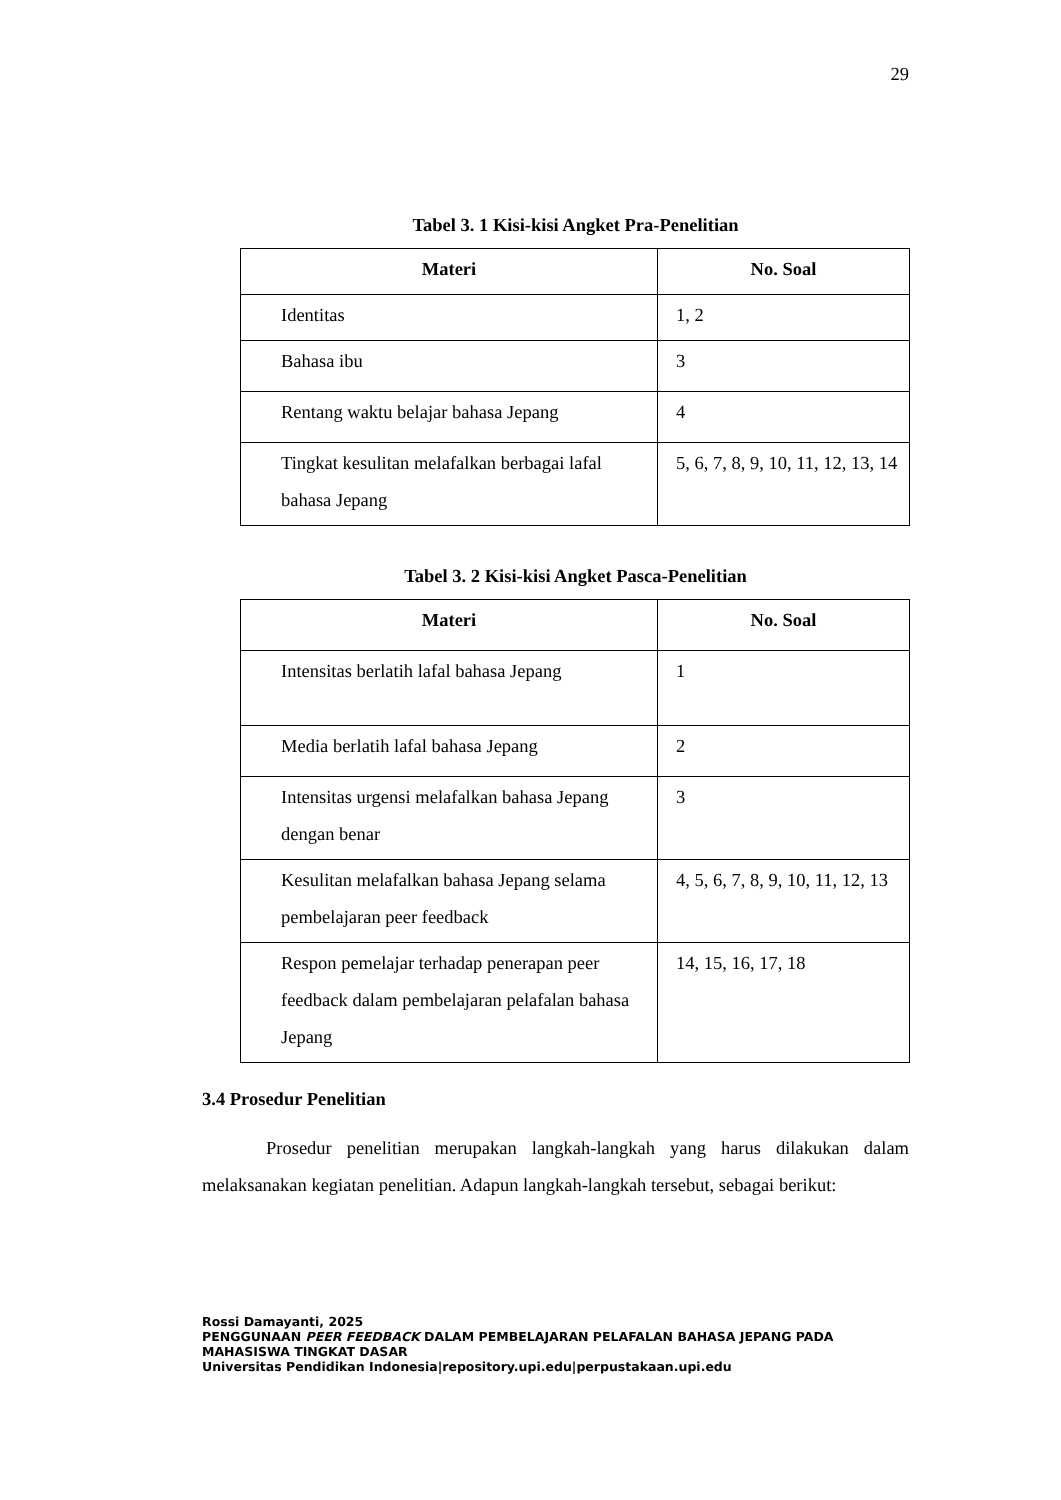29
Tabel 3. 1 Kisi-kisi Angket Pra-Penelitian
| Materi | No. Soal |
| --- | --- |
| Identitas | 1, 2 |
| Bahasa ibu | 3 |
| Rentang waktu belajar bahasa Jepang | 4 |
| Tingkat kesulitan melafalkan berbagai lafal bahasa Jepang | 5, 6, 7, 8, 9, 10, 11, 12, 13, 14 |
Tabel 3. 2 Kisi-kisi Angket Pasca-Penelitian
| Materi | No. Soal |
| --- | --- |
| Intensitas berlatih lafal bahasa Jepang | 1 |
| Media berlatih lafal bahasa Jepang | 2 |
| Intensitas urgensi melafalkan bahasa Jepang dengan benar | 3 |
| Kesulitan melafalkan bahasa Jepang selama pembelajaran peer feedback | 4, 5, 6, 7, 8, 9, 10, 11, 12, 13 |
| Respon pemelajar terhadap penerapan peer feedback dalam pembelajaran pelafalan bahasa Jepang | 14, 15, 16, 17, 18 |
3.4 Prosedur Penelitian
Prosedur penelitian merupakan langkah-langkah yang harus dilakukan dalam melaksanakan kegiatan penelitian. Adapun langkah-langkah tersebut, sebagai berikut:
Rossi Damayanti, 2025
PENGGUNAAN PEER FEEDBACK DALAM PEMBELAJARAN PELAFALAN BAHASA JEPANG PADA MAHASISWA TINGKAT DASAR
Universitas Pendidikan Indonesia|repository.upi.edu|perpustakaan.upi.edu